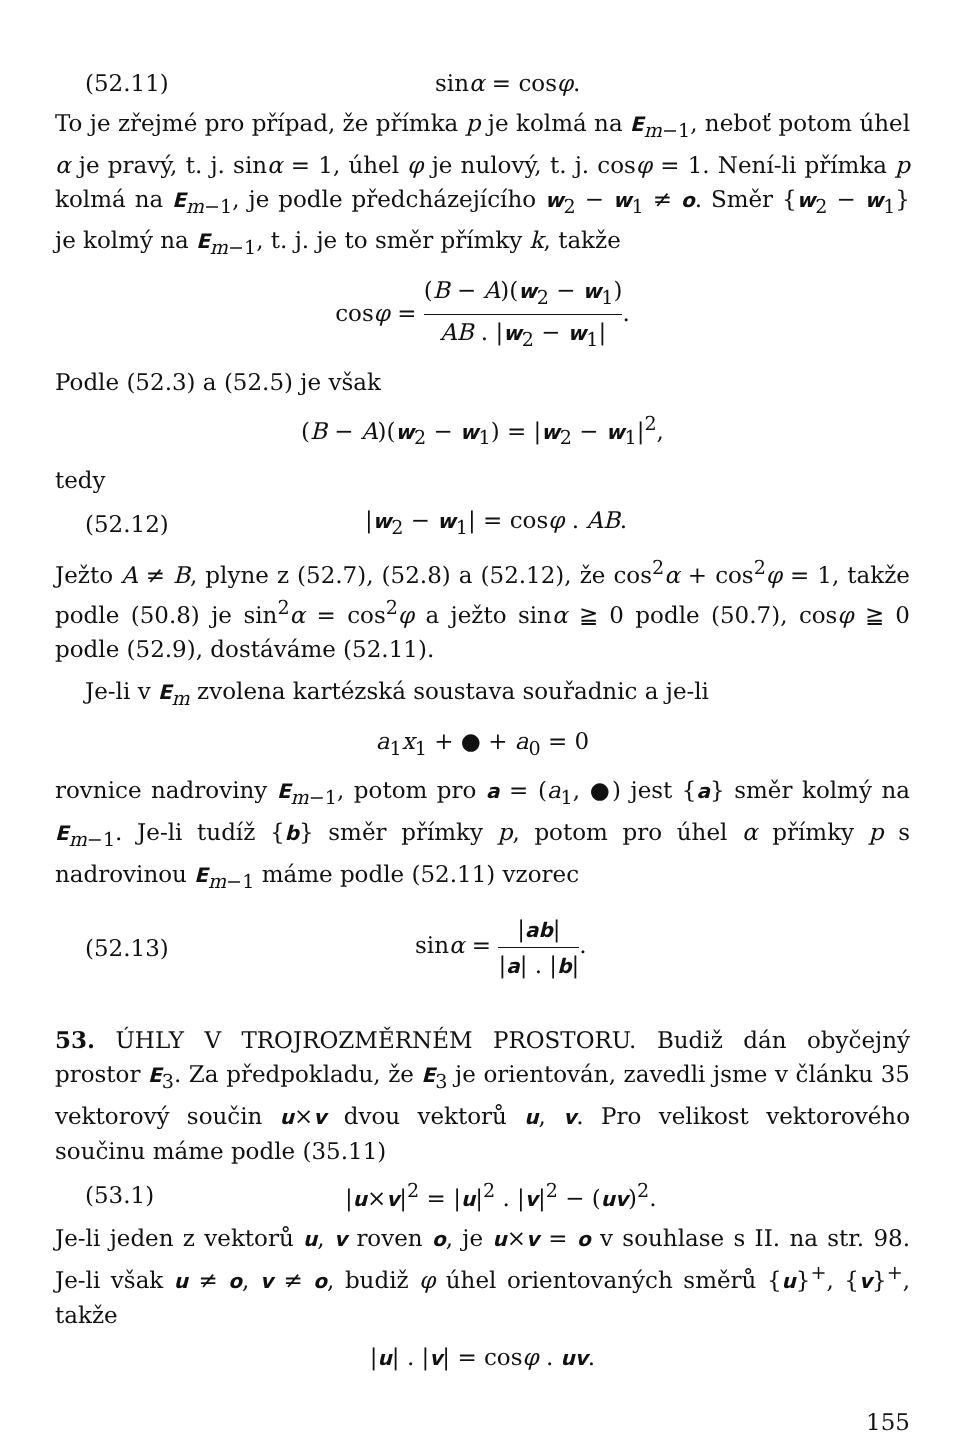(52.11) sinα = cosφ.
To je zřejmé pro případ, že přímka p je kolmá na E<sub>m−1</sub>, neboť potom úhel α je pravý, t. j. sinα = 1, úhel φ je nulový, t. j. cosφ = 1. Není-li přímka p kolmá na E<sub>m−1</sub>, je podle předcházejícího w<sub>2</sub> − w<sub>1</sub> ≠ o. Směr {w<sub>2</sub> − w<sub>1</sub>} je kolmý na E<sub>m−1</sub>, t. j. je to směr přímky k, takže
cosφ = (B − A)(w<sub>2</sub> − w<sub>1</sub>) AB . |w<sub>2</sub> − w<sub>1</sub>|.
Podle (52.3) a (52.5) je však
(B − A)(w<sub>2</sub> − w<sub>1</sub>) = |w<sub>2</sub> − w<sub>1</sub>|<sup>2</sup>,
tedy
(52.12) |w<sub>2</sub> − w<sub>1</sub>| = cosφ . AB.
Ježto A ≠ B, plyne z (52.7), (52.8) a (52.12), že cos<sup>2</sup>α + cos<sup>2</sup>φ = 1, takže podle (50.8) je sin<sup>2</sup>α = cos<sup>2</sup>φ a ježto sinα ≧ 0 podle (50.7), cosφ ≧ 0 podle (52.9), dostáváme (52.11).
Je-li v E<sub>m</sub> zvolena kartézská soustava souřadnic a je-li
a<sub>1</sub>x<sub>1</sub> + ● + a<sub>0</sub> = 0
rovnice nadroviny E<sub>m−1</sub>, potom pro a = (a<sub>1</sub>, ●) jest {a} směr kolmý na E<sub>m−1</sub>. Je-li tudíž {b} směr přímky p, potom pro úhel α přímky p s nadrovinou E<sub>m−1</sub> máme podle (52.11) vzorec
(52.13) sinα = |ab| |a| . |b|.
53. ÚHLY V TROJROZMĚRNÉM PROSTORU. Budiž dán obyčejný prostor E<sub>3</sub>. Za předpokladu, že E<sub>3</sub> je orientován, zavedli jsme v článku 35 vektorový součin u×v dvou vektorů u, v. Pro velikost vektorového součinu máme podle (35.11)
(53.1) |u×v|<sup>2</sup> = |u|<sup>2</sup> . |v|<sup>2</sup> − (uv)<sup>2</sup>.
Je-li jeden z vektorů u, v roven o, je u×v = o v souhlase s II. na str. 98. Je-li však u ≠ o, v ≠ o, budiž φ úhel orientovaných směrů {u}<sup>+</sup>, {v}<sup>+</sup>, takže
|u| . |v| = cosφ . uv.
155